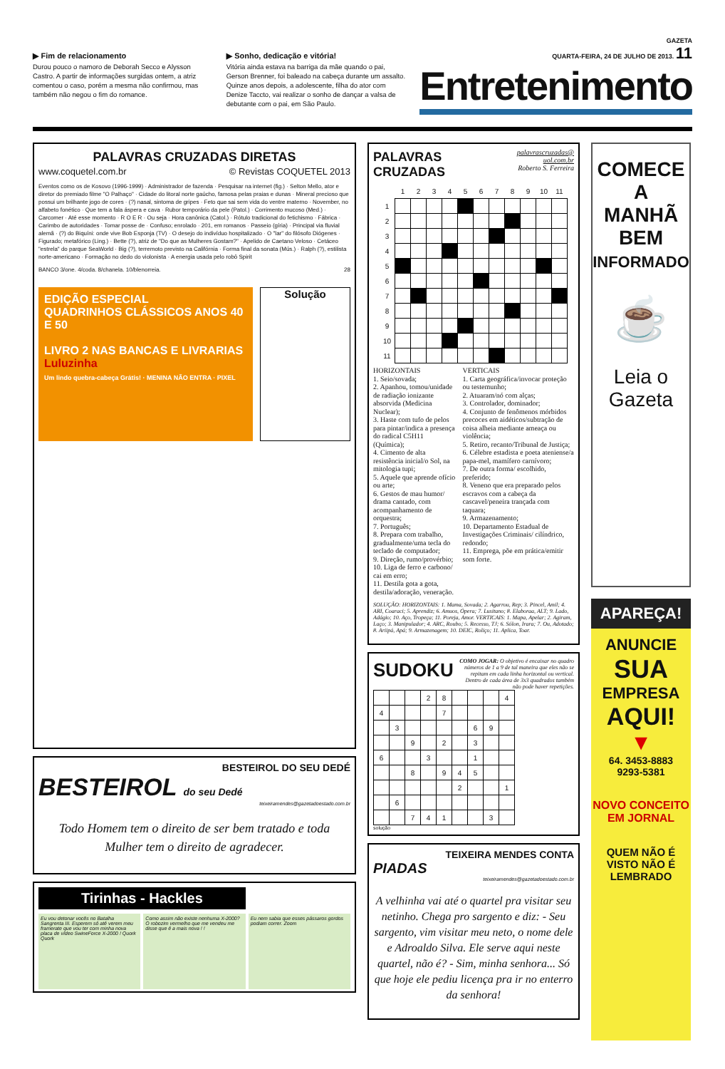▶ Fim de relacionamento
Durou pouco o namoro de Deborah Secco e Alysson Castro. A partir de informações surgidas ontem, a atriz comentou o caso, porém a mesma não confirmou, mas também não negou o fim do romance.
▶ Sonho, dedicação e vitória!
Vitória ainda estava na barriga da mãe quando o pai, Gerson Brenner, foi baleado na cabeça durante um assalto. Quinze anos depois, a adolescente, filha do ator com Denize Taccto, vai realizar o sonho de dançar a valsa de debutante com o pai, em São Paulo.
GAZETA
QUARTA-FEIRA, 24 DE JULHO DE 2013. 11
Entretenimento
PALAVRAS CRUZADAS DIRETAS
www.coquetel.com.br © Revistas COQUETEL 2013
Eventos como os de Kosovo (1996-1999) · Administrador de fazenda · Pesquisar na internet (fig.) · Selton Mello, ator e diretor do premiado filme "O Palhaço" · Cidade do litoral norte gaúcho, famosa pelas praias e dunas · Mineral precioso que possui um brilhante jogo de cores · (?) nasal, sintoma de gripes · Feto que sai sem vida do ventre materno · November, no alfabeto fonético · Que tem a fala áspera e cava · Rubor temporário da pele (Patol.) · Corrimento mucoso (Med.) · Carcomer · Até esse momento · R O E R · Ou seja · Hora canônica (Catol.) · Rótulo tradicional do fetichismo · Fábrica · Carimbo de autoridades · Tomar posse de · Confuso; enrolado · 201, em romanos · Passeio (gíria) · Principal via fluvial alemã · (?) do Biquíni: onde vive Bob Esponja (TV) · O desejo do indivíduo hospitalizado · O "lar" do filósofo Diógenes · Figurado; metafórico (Ling.) · Bette (?), atriz de "Do que as Mulheres Gostam?" · Apelido de Caetano Veloso · Cetáceo "estrela" do parque SeaWorld · Big (?), terremoto previsto na Califórnia · Forma final da sonata (Mús.) · Ralph (?), estilista norte-americano · Formação no dedo do violonista · A energia usada pelo robô Spirit
BANCO 3/one. 4/coda. 8/chanela. 10/blenorreia. 28
EDIÇÃO ESPECIAL
QUADRINHOS CLÁSSICOS ANOS 40 E 50
LIVRO 2 NAS BANCAS E LIVRARIAS
Luluzinha
Um lindo quebra-cabeça Grátis! · MENINA NÃO ENTRA · PIXEL
Solução
BESTEIROL DO SEU DEDÉ
BESTEIROL do seu Dedé
teixeiramendes@gazetadoestado.com.br
Todo Homem tem o direito de ser bem tratado e toda Mulher tem o direito de agradecer.
Tirinhas - Hackles
Eu vou detonar vocês no Batalha Sangrenta III. Esperem só até verem meu framerate que vou ter com minha nova placa de vídeo SwineForce X-2000 ! Quork Quork
Como assim não existe nenhuma X-2000? O robozim vermelho que me vendeu me disse que é a mais nova ! !
Eu nem sabia que esses pássaros gordos podiam correr. Zoom
PALAVRAS
CRUZADAS
palavrascruzadas@
uol.com.br
Roberto S. Ferreira
| | 1 | 2 | 3 | 4 | 5 | 6 | 7 | 8 | 9 | 10 | 11 |
| 1 | | | | | | | | | | | |
| 2 | | | | | | | | | | | |
| 3 | | | | | | | | | | | |
| 4 | | | | | | | | | | | |
| 5 | | | | | | | | | | | |
| 6 | | | | | | | | | | | |
| 7 | | | | | | | | | | | |
| 8 | | | | | | | | | | | |
| 9 | | | | | | | | | | | |
| 10 | | | | | | | | | | | |
| 11 | | | | | | | | | | | |
HORIZONTAIS
1. Seio/sovada;
2. Apanhou, tomou/unidade de radiação ionizante absorvida (Medicina Nuclear);
3. Haste com tufo de pelos para pintar/indica a presença do radical C5H11 (Química);
4. Cimento de alta resistência inicial/o Sol, na mitologia tupi;
5. Aquele que aprende ofício ou arte;
6. Gestos de mau humor/ drama cantado, com acompanhamento de orquestra;
7. Português;
8. Prepara com trabalho, gradualmente/uma tecla do teclado de computador;
9. Direção, rumo/provérbio;
10. Liga de ferro e carbono/ cai em erro;
11. Destila gota a gota, destila/adoração, veneração.
VERTICAIS
1. Carta geográfica/invocar proteção ou testemunho;
2. Atuaram/nó com alças;
3. Controlador, dominador;
4. Conjunto de fenômenos mórbidos precoces em aidéticos/subtração de coisa alheia mediante ameaça ou violência;
5. Retiro, recanto/Tribunal de Justiça;
6. Célebre estadista e poeta ateniense/a papa-mel, mamífero carnívoro;
7. De outra forma/ escolhido, preferido;
8. Veneno que era preparado pelos escravos com a cabeça da cascavel/peneira trançada com taquara;
9. Armazenamento;
10. Departamento Estadual de Investigações Criminais/ cilíndrico, redondo;
11. Emprega, põe em prática/emitir som forte.
SOLUÇÃO: HORIZONTAIS: 1. Mama, Sovada; 2. Agarrou, Rep; 3. Pincel, Amil; 4. ARI, Coaraci; 5. Aprendiz; 6. Amuos, Ópera; 7. Lusitano; 8. Elaboraa, ALT; 9. Lado, Adágio; 10. Aço, Tropeça; 11. Poreja, Amor. VERTICAIS: 1. Mapa, Apelar; 2. Agiram, Laço; 3. Manipulador; 4. ARC, Roubo; 5. Recesso, TJ; 6. Sólon, Irara; 7. Ou, Adotado; 8. Ariipá, Apá; 9. Armazenagem; 10. DEIC, Roliço; 11. Aplica, Toar.
SUDOKU
COMO JOGAR: O objetivo é encaixar no quadro números de 1 a 9 de tal maneira que eles não se repitam em cada linha horizontal ou vertical. Dentro de cada área de 3x3 quadrados também não pode haver repetições.
| | | | 2 | 8 | | | | 4 |
| 4 | | | | 7 | | | | |
| | 3 | | | | | 6 | 9 | |
| | | 9 | | 2 | | 3 | | |
| 6 | | | 3 | | | 1 | | |
| | | 8 | | 9 | 4 | 5 | | |
| | | | | | 2 | | | 1 |
| | 6 | | | | | | | |
| | | 7 | 4 | 1 | | | 3 | |
solução
TEIXEIRA MENDES CONTA
PIADAS
teixeiramendes@gazetadoestado.com.br
A velhinha vai até o quartel pra visitar seu netinho. Chega pro sargento e diz: - Seu sargento, vim visitar meu neto, o nome dele e Adroaldo Silva. Ele serve aqui neste quartel, não é? - Sim, minha senhora... Só que hoje ele pediu licença pra ir no enterro da senhora!
COMECE
A
MANHÃ
BEM
INFORMADO
☕
Leia o
Gazeta
APAREÇA!
ANUNCIE
SUA
EMPRESA
AQUI!
▼
64. 3453-8883
9293-5381
NOVO CONCEITO EM JORNAL
QUEM NÃO É VISTO NÃO É LEMBRADO